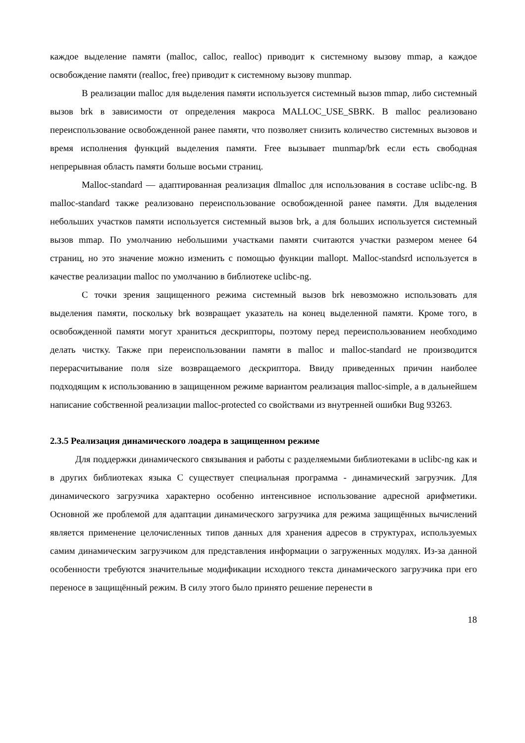каждое выделение памяти (malloc, calloc, realloc) приводит к системному вызову mmap, а каждое освобождение памяти (realloc, free) приводит к системному вызову munmap.
В реализации malloc для выделения памяти используется системный вызов mmap, либо системный вызов brk в зависимости от определения макроса MALLOC_USE_SBRK. В malloc реализовано переиспользование освобожденной ранее памяти, что позволяет снизить количество системных вызовов и время исполнения функций выделения памяти. Free вызывает munmap/brk если есть свободная непрерывная область памяти больше восьми страниц.
Malloc-standard — адаптированная реализация dlmalloc для использования в составе uclibc-ng. В malloc-standard также реализовано переиспользование освобожденной ранее памяти. Для выделения небольших участков памяти используется системный вызов brk, а для больших используется системный вызов mmap. По умолчанию небольшими участками памяти считаются участки размером менее 64 страниц, но это значение можно изменить с помощью функции mallopt. Malloc-standsrd используется в качестве реализации malloc по умолчанию в библиотеке uclibc-ng.
С точки зрения защищенного режима системный вызов brk невозможно использовать для выделения памяти, поскольку brk возвращает указатель на конец выделенной памяти. Кроме того, в освобожденной памяти могут храниться дескрипторы, поэтому перед переиспользованием необходимо делать чистку. Также при переиспользовании памяти в malloc и malloc-standard не производится перерасчитывание поля size возвращаемого дескриптора. Ввиду приведенных причин наиболее подходящим к использованию в защищенном режиме вариантом реализация malloc-simple, а в дальнейшем написание собственной реализации malloc-protected со свойствами из внутренней ошибки Bug 93263.
2.3.5 Реализация динамического лоадера в защищенном режиме
Для поддержки динамического связывания и работы с разделяемыми библиотеками в uclibc-ng как и в других библиотеках языка C существует специальная программа - динамический загрузчик. Для динамического загрузчика характерно особенно интенсивное использование адресной арифметики. Основной же проблемой для адаптации динамического загрузчика для режима защищённых вычислений является применение целочисленных типов данных для хранения адресов в структурах, используемых самим динамическим загрузчиком для представления информации о загруженных модулях. Из-за данной особенности требуются значительные модификации исходного текста динамического загрузчика при его переносе в защищённый режим. В силу этого было принято решение перенести в
18